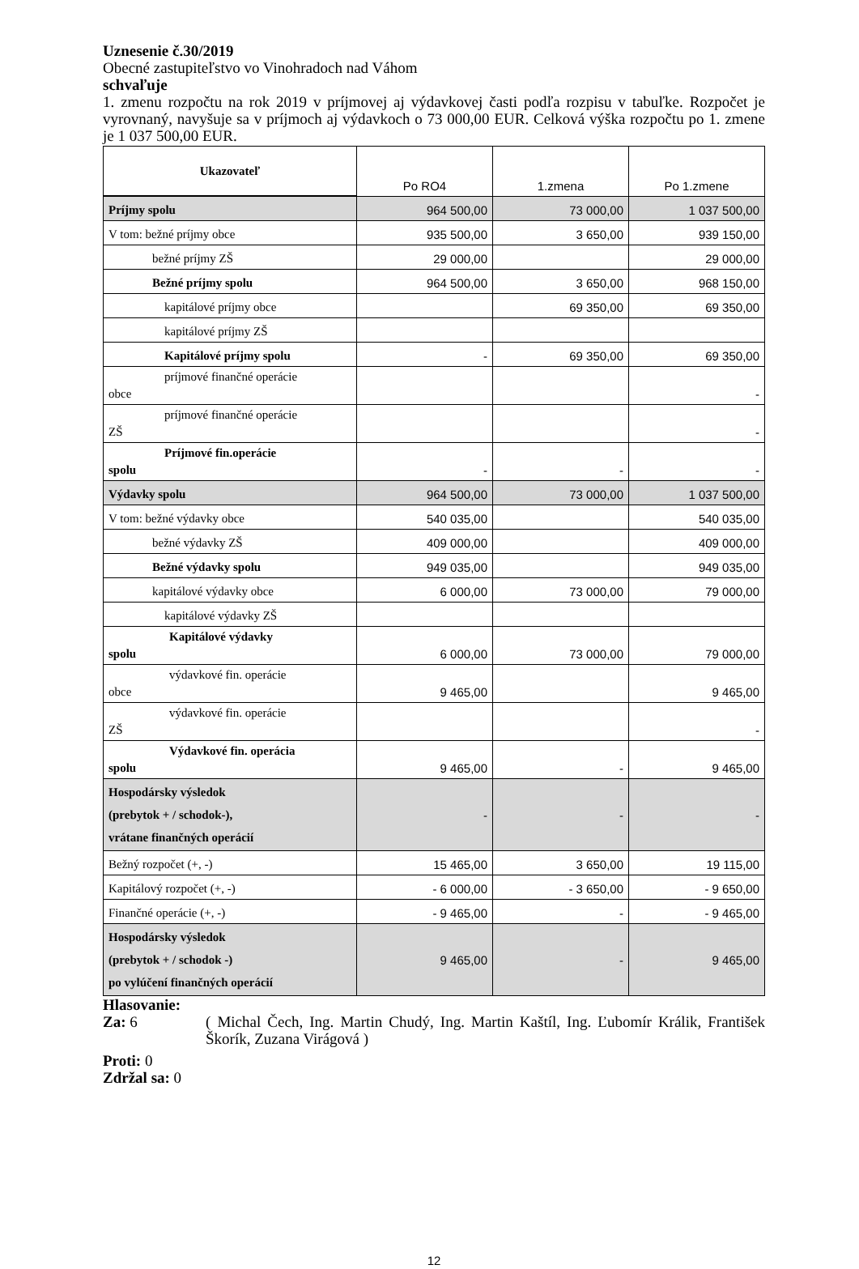Uznesenie č.30/2019
Obecné zastupiteľstvo vo Vinohradoch nad Váhom
schvaľuje
1. zmenu rozpočtu na rok 2019 v príjmovej aj výdavkovej časti podľa rozpisu v tabuľke. Rozpočet je vyrovnaný, navyšuje sa v príjmoch aj výdavkoch o 73 000,00 EUR. Celková výška rozpočtu po 1. zmene je 1 037 500,00 EUR.
| Ukazovateľ | Po RO4 | 1.zmena | Po 1.zmene |
| --- | --- | --- | --- |
| Príjmy spolu | 964 500,00 | 73 000,00 | 1 037 500,00 |
| V tom: bežné príjmy obce | 935 500,00 | 3 650,00 | 939 150,00 |
| bežné príjmy ZŠ | 29 000,00 | | 29 000,00 |
| Bežné príjmy spolu | 964 500,00 | 3 650,00 | 968 150,00 |
| kapitálové príjmy obce | | 69 350,00 | 69 350,00 |
| kapitálové príjmy ZŠ | | | |
| Kapitálové príjmy spolu | - | 69 350,00 | 69 350,00 |
| príjmové finančné operácie obce | | | - |
| príjmové finančné operácie ZŠ | | | - |
| Príjmové fin.operácie spolu | - | - | - |
| Výdavky spolu | 964 500,00 | 73 000,00 | 1 037 500,00 |
| V tom: bežné výdavky obce | 540 035,00 | | 540 035,00 |
| bežné výdavky ZŠ | 409 000,00 | | 409 000,00 |
| Bežné výdavky spolu | 949 035,00 | | 949 035,00 |
| kapitálové výdavky obce | 6 000,00 | 73 000,00 | 79 000,00 |
| kapitálové výdavky ZŠ | | | |
| Kapitálové výdavky spolu | 6 000,00 | 73 000,00 | 79 000,00 |
| výdavkové fin. operácie obce | 9 465,00 | | 9 465,00 |
| výdavkové fin. operácie ZŠ | | | - |
| Výdavkové fin. operácia spolu | 9 465,00 | - | 9 465,00 |
| Hospodársky výsledok (prebytok + / schodok-), vrátane finančných operácií | - | - | - |
| Bežný rozpočet (+, -) | 15 465,00 | 3 650,00 | 19 115,00 |
| Kapitálový rozpočet (+, -) | - 6 000,00 | - 3 650,00 | - 9 650,00 |
| Finančné operácie (+, -) | - 9 465,00 | - | - 9 465,00 |
| Hospodársky výsledok (prebytok + / schodok -) po vylúčení finančných operácií | 9 465,00 | - | 9 465,00 |
Hlasovanie:
Za: 6 ( Michal Čech, Ing. Martin Chudý, Ing. Martin Kaštíl, Ing. Ľubomír Králik, František Škorík, Zuzana Virágová )
Proti: 0
Zdržal sa: 0
12